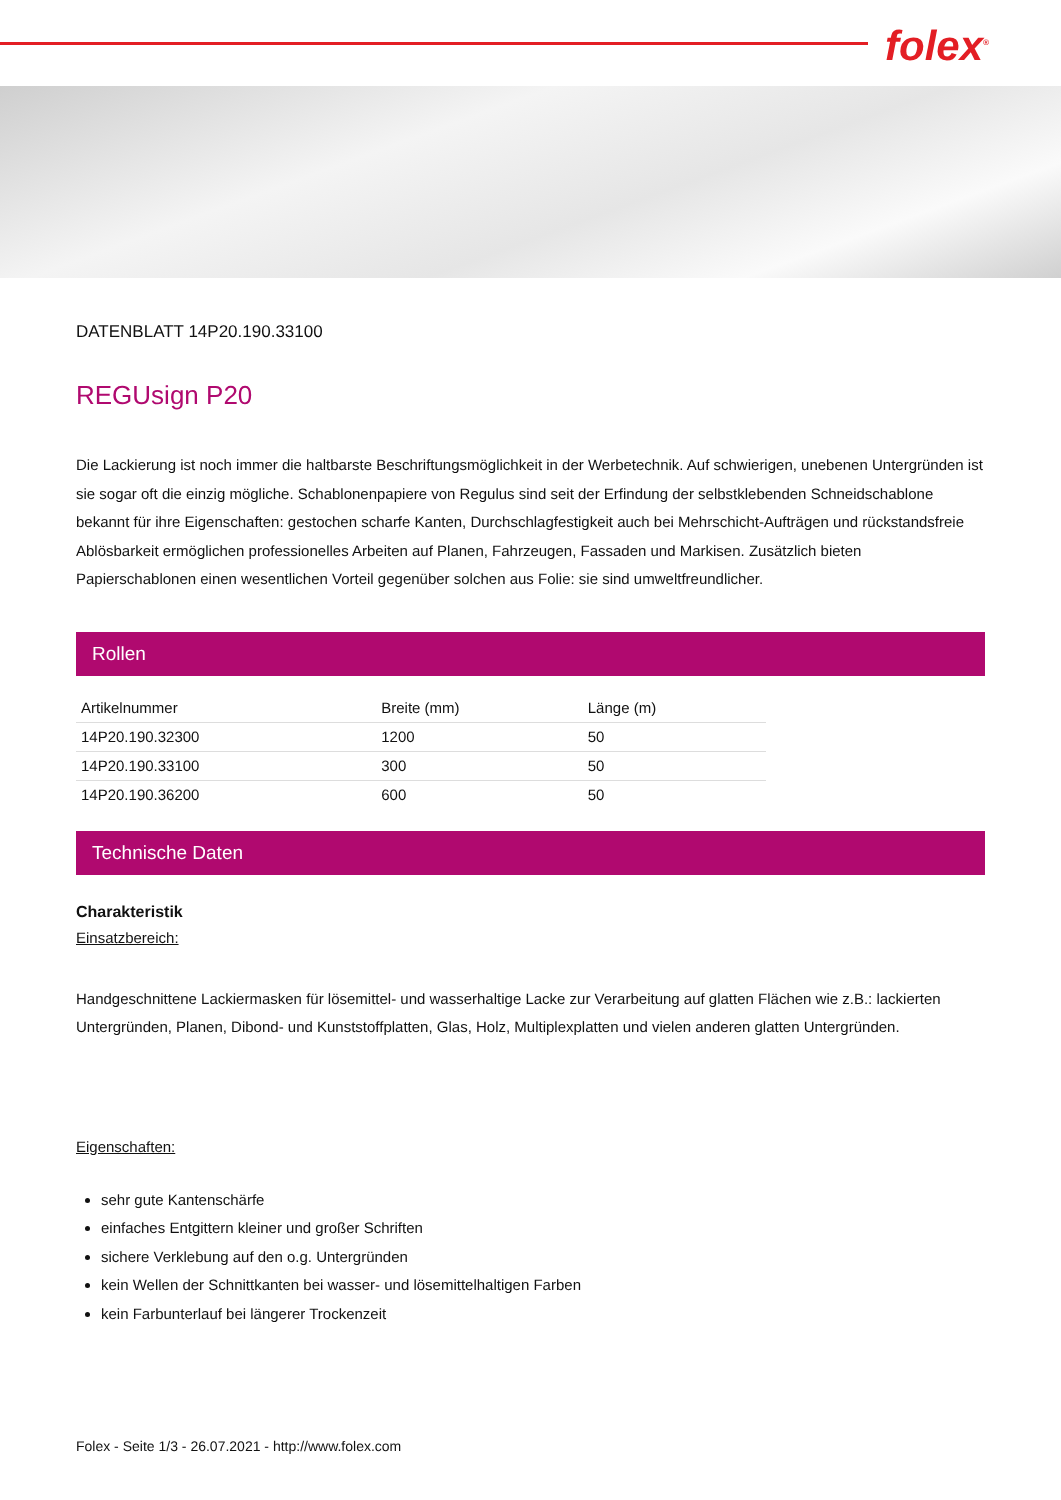folex<sup>®</sup>
DATENBLATT 14P20.190.33100
REGUsign P20
Die Lackierung ist noch immer die haltbarste Beschriftungsmöglichkeit in der Werbetechnik. Auf schwierigen, unebenen Untergründen ist sie sogar oft die einzig mögliche. Schablonenpapiere von Regulus sind seit der Erfindung der selbstklebenden Schneidschablone bekannt für ihre Eigenschaften: gestochen scharfe Kanten, Durchschlagfestigkeit auch bei Mehrschicht-Aufträgen und rückstandsfreie Ablösbarkeit ermöglichen professionelles Arbeiten auf Planen, Fahrzeugen, Fassaden und Markisen. Zusätzlich bieten Papierschablonen einen wesentlichen Vorteil gegenüber solchen aus Folie: sie sind umweltfreundlicher.
Rollen
| Artikelnummer | Breite (mm) | Länge (m) |
| --- | --- | --- |
| 14P20.190.32300 | 1200 | 50 |
| 14P20.190.33100 | 300 | 50 |
| 14P20.190.36200 | 600 | 50 |
Technische Daten
Charakteristik
Einsatzbereich:
Handgeschnittene Lackiermasken für lösemittel- und wasserhaltige Lacke zur Verarbeitung auf glatten Flächen wie z.B.: lackierten Untergründen, Planen, Dibond- und Kunststoffplatten, Glas, Holz, Multiplexplatten und vielen anderen glatten Untergründen.
Eigenschaften:
sehr gute Kantenschärfe
einfaches Entgittern kleiner und großer Schriften
sichere Verklebung auf den o.g. Untergründen
kein Wellen der Schnittkanten bei wasser- und lösemittelhaltigen Farben
kein Farbunterlauf bei längerer Trockenzeit
Folex - Seite 1/3 - 26.07.2021 - http://www.folex.com